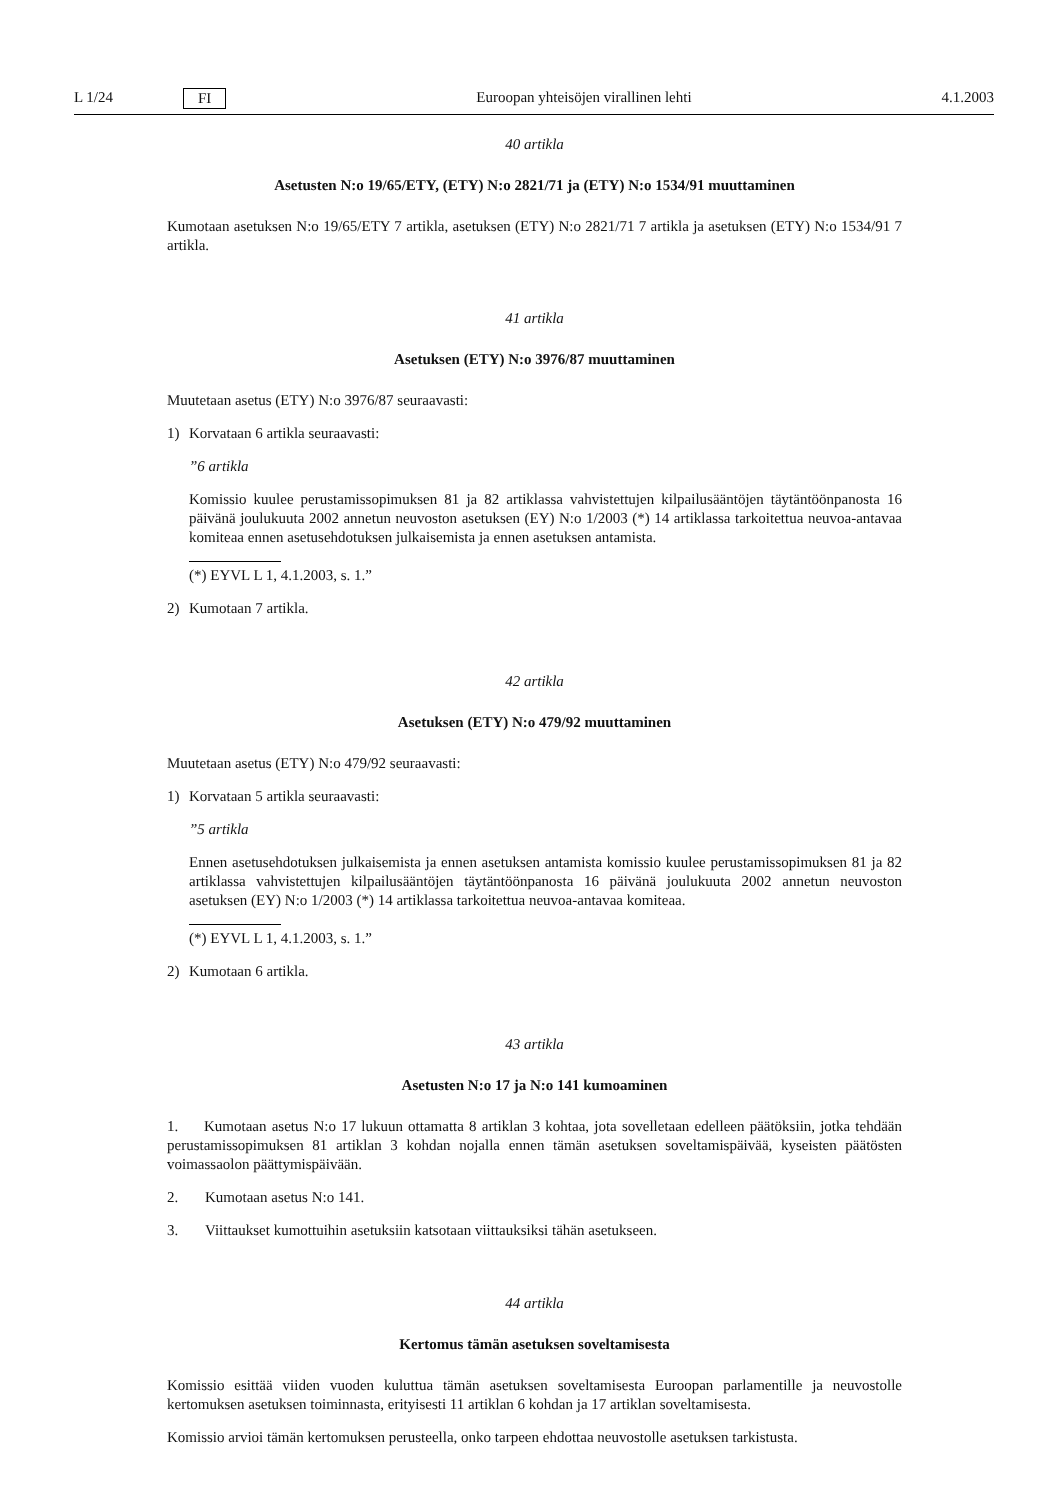L 1/24 FI Euroopan yhteisöjen virallinen lehti 4.1.2003
40 artikla
Asetusten N:o 19/65/ETY, (ETY) N:o 2821/71 ja (ETY) N:o 1534/91 muuttaminen
Kumotaan asetuksen N:o 19/65/ETY 7 artikla, asetuksen (ETY) N:o 2821/71 7 artikla ja asetuksen (ETY) N:o 1534/91 7 artikla.
41 artikla
Asetuksen (ETY) N:o 3976/87 muuttaminen
Muutetaan asetus (ETY) N:o 3976/87 seuraavasti:
1) Korvataan 6 artikla seuraavasti:
”6 artikla
Komissio kuulee perustamissopimuksen 81 ja 82 artiklassa vahvistettujen kilpailusääntöjen täytäntöönpanosta 16 päivänä joulukuuta 2002 annetun neuvoston asetuksen (EY) N:o 1/2003 (*) 14 artiklassa tarkoitettua neuvoa-antavaa komiteaa ennen asetusehdotuksen julkaisemista ja ennen asetuksen antamista.
(*) EYVL L 1, 4.1.2003, s. 1.”
2) Kumotaan 7 artikla.
42 artikla
Asetuksen (ETY) N:o 479/92 muuttaminen
Muutetaan asetus (ETY) N:o 479/92 seuraavasti:
1) Korvataan 5 artikla seuraavasti:
”5 artikla
Ennen asetusehdotuksen julkaisemista ja ennen asetuksen antamista komissio kuulee perustamissopimuksen 81 ja 82 artiklassa vahvistettujen kilpailusääntöjen täytäntöönpanosta 16 päivänä joulukuuta 2002 annetun neuvoston asetuksen (EY) N:o 1/2003 (*) 14 artiklassa tarkoitettua neuvoa-antavaa komiteaa.
(*) EYVL L 1, 4.1.2003, s. 1.”
2) Kumotaan 6 artikla.
43 artikla
Asetusten N:o 17 ja N:o 141 kumoaminen
1. Kumotaan asetus N:o 17 lukuun ottamatta 8 artiklan 3 kohtaa, jota sovelletaan edelleen päätöksiin, jotka tehdään perustamissopimuksen 81 artiklan 3 kohdan nojalla ennen tämän asetuksen soveltamispäivää, kyseisten päätösten voimassaolon päättymispäivään.
2. Kumotaan asetus N:o 141.
3. Viittaukset kumottuihin asetuksiin katsotaan viittauksiksi tähän asetukseen.
44 artikla
Kertomus tämän asetuksen soveltamisesta
Komissio esittää viiden vuoden kuluttua tämän asetuksen soveltamisesta Euroopan parlamentille ja neuvostolle kertomuksen asetuksen toiminnasta, erityisesti 11 artiklan 6 kohdan ja 17 artiklan soveltamisesta.
Komissio arvioi tämän kertomuksen perusteella, onko tarpeen ehdottaa neuvostolle asetuksen tarkistusta.